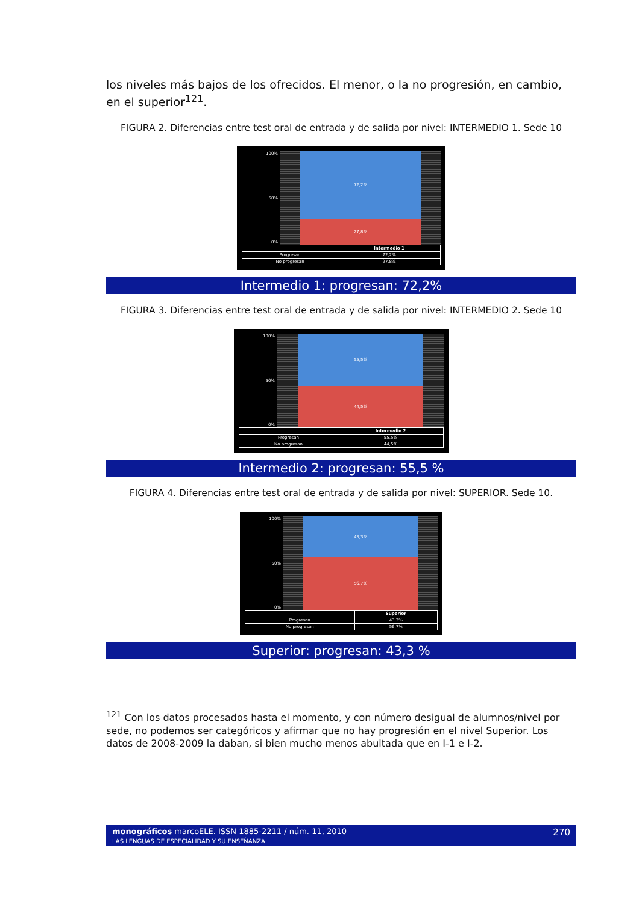los niveles más bajos de los ofrecidos. El menor, o la no progresión, en cambio, en el superior<sup>121</sup>.
FIGURA 2. Diferencias entre test oral de entrada y de salida por nivel: INTERMEDIO 1. Sede 10
100%
50%
0%
72,2%
27,8%
| | Intermedio 1 |
| --- | --- |
| Progresan | 72,2% |
| No progresan | 27,8% |
Intermedio 1: progresan: 72,2%
FIGURA 3. Diferencias entre test oral de entrada y de salida por nivel: INTERMEDIO 2. Sede 10
100%
50%
0%
55,5%
44,5%
| | Intermedio 2 |
| --- | --- |
| Progresan | 55,5% |
| No progresan | 44,5% |
Intermedio 2: progresan: 55,5 %
FIGURA 4. Diferencias entre test oral de entrada y de salida por nivel: SUPERIOR. Sede 10.
100%
50%
0%
43,3%
56,7%
| | Superior |
| --- | --- |
| Progresan | 43,3% |
| No progresan | 56,7% |
Superior: progresan: 43,3 %
<sup>121</sup> Con los datos procesados hasta el momento, y con número desigual de alumnos/nivel por sede, no podemos ser categóricos y afirmar que no hay progresión en el nivel Superior. Los datos de 2008-2009 la daban, si bien mucho menos abultada que en I-1 e I-2.
monográficos marcoELE. ISSN 1885-2211 / núm. 11, 2010 270
LAS LENGUAS DE ESPECIALIDAD Y SU ENSEÑANZA